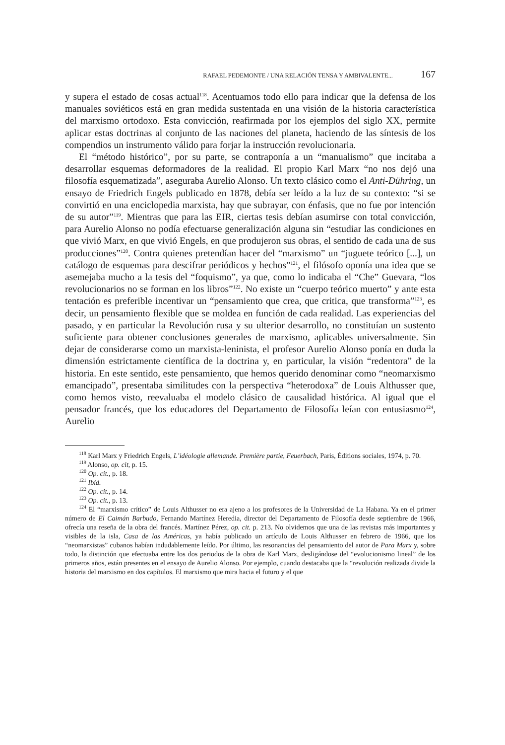RAFAEL PEDEMONTE / UNA RELACIÓN TENSA Y AMBIVALENTE... 167
y supera el estado de cosas actual<sup>118</sup>. Acentuamos todo ello para indicar que la defensa de los manuales soviéticos está en gran medida sustentada en una visión de la historia característica del marxismo ortodoxo. Esta convicción, reafirmada por los ejemplos del siglo XX, permite aplicar estas doctrinas al conjunto de las naciones del planeta, haciendo de las síntesis de los compendios un instrumento válido para forjar la instrucción revolucionaria.
El “método histórico”, por su parte, se contraponía a un “manualismo” que incitaba a desarrollar esquemas deformadores de la realidad. El propio Karl Marx “no nos dejó una filosofía esquematizada”, aseguraba Aurelio Alonso. Un texto clásico como el Anti-Dühring, un ensayo de Friedrich Engels publicado en 1878, debía ser leído a la luz de su contexto: “si se convirtió en una enciclopedia marxista, hay que subrayar, con énfasis, que no fue por intención de su autor”<sup>119</sup>. Mientras que para las EIR, ciertas tesis debían asumirse con total convicción, para Aurelio Alonso no podía efectuarse generalización alguna sin “estudiar las condiciones en que vivió Marx, en que vivió Engels, en que produjeron sus obras, el sentido de cada una de sus producciones”<sup>120</sup>. Contra quienes pretendían hacer del “marxismo” un “juguete teórico [...], un catálogo de esquemas para descifrar periódicos y hechos”<sup>121</sup>, el filósofo oponía una idea que se asemejaba mucho a la tesis del “foquismo”, ya que, como lo indicaba el “Che” Guevara, “los revolucionarios no se forman en los libros”<sup>122</sup>. No existe un “cuerpo teórico muerto” y ante esta tentación es preferible incentivar un “pensamiento que crea, que critica, que transforma”<sup>123</sup>, es decir, un pensamiento flexible que se moldea en función de cada realidad. Las experiencias del pasado, y en particular la Revolución rusa y su ulterior desarrollo, no constituían un sustento suficiente para obtener conclusiones generales de marxismo, aplicables universalmente. Sin dejar de considerarse como un marxista-leninista, el profesor Aurelio Alonso ponía en duda la dimensión estrictamente científica de la doctrina y, en particular, la visión “redentora” de la historia. En este sentido, este pensamiento, que hemos querido denominar como “neomarxismo emancipado”, presentaba similitudes con la perspectiva “heterodoxa” de Louis Althusser que, como hemos visto, reevaluaba el modelo clásico de causalidad histórica. Al igual que el pensador francés, que los educadores del Departamento de Filosofía leían con entusiasmo<sup>124</sup>, Aurelio
<sup>118</sup> Karl Marx y Friedrich Engels, L’idéologie allemande. Première partie, Feuerbach, Paris, Éditions sociales, 1974, p. 70.
<sup>119</sup> Alonso, op. cit, p. 15.
<sup>120</sup> Op. cit., p. 18.
<sup>121</sup> Ibid.
<sup>122</sup> Op. cit., p. 14.
<sup>123</sup> Op. cit., p. 13.
<sup>124</sup> El “marxismo crítico” de Louis Althusser no era ajeno a los profesores de la Universidad de La Habana. Ya en el primer número de El Caimán Barbudo, Fernando Martínez Heredia, director del Departamento de Filosofía desde septiembre de 1966, ofrecía una reseña de la obra del francés. Martínez Pérez, op. cit. p. 213. No olvidemos que una de las revistas más importantes y visibles de la isla, Casa de las Américas, ya había publicado un artículo de Louis Althusser en febrero de 1966, que los “neomarxistas” cubanos habían indudablemente leído. Por último, las resonancias del pensamiento del autor de Para Marx y, sobre todo, la distinción que efectuaba entre los dos periodos de la obra de Karl Marx, desligándose del “evolucionismo lineal” de los primeros años, están presentes en el ensayo de Aurelio Alonso. Por ejemplo, cuando destacaba que la “revolución realizada divide la historia del marxismo en dos capítulos. El marxismo que mira hacia el futuro y el que